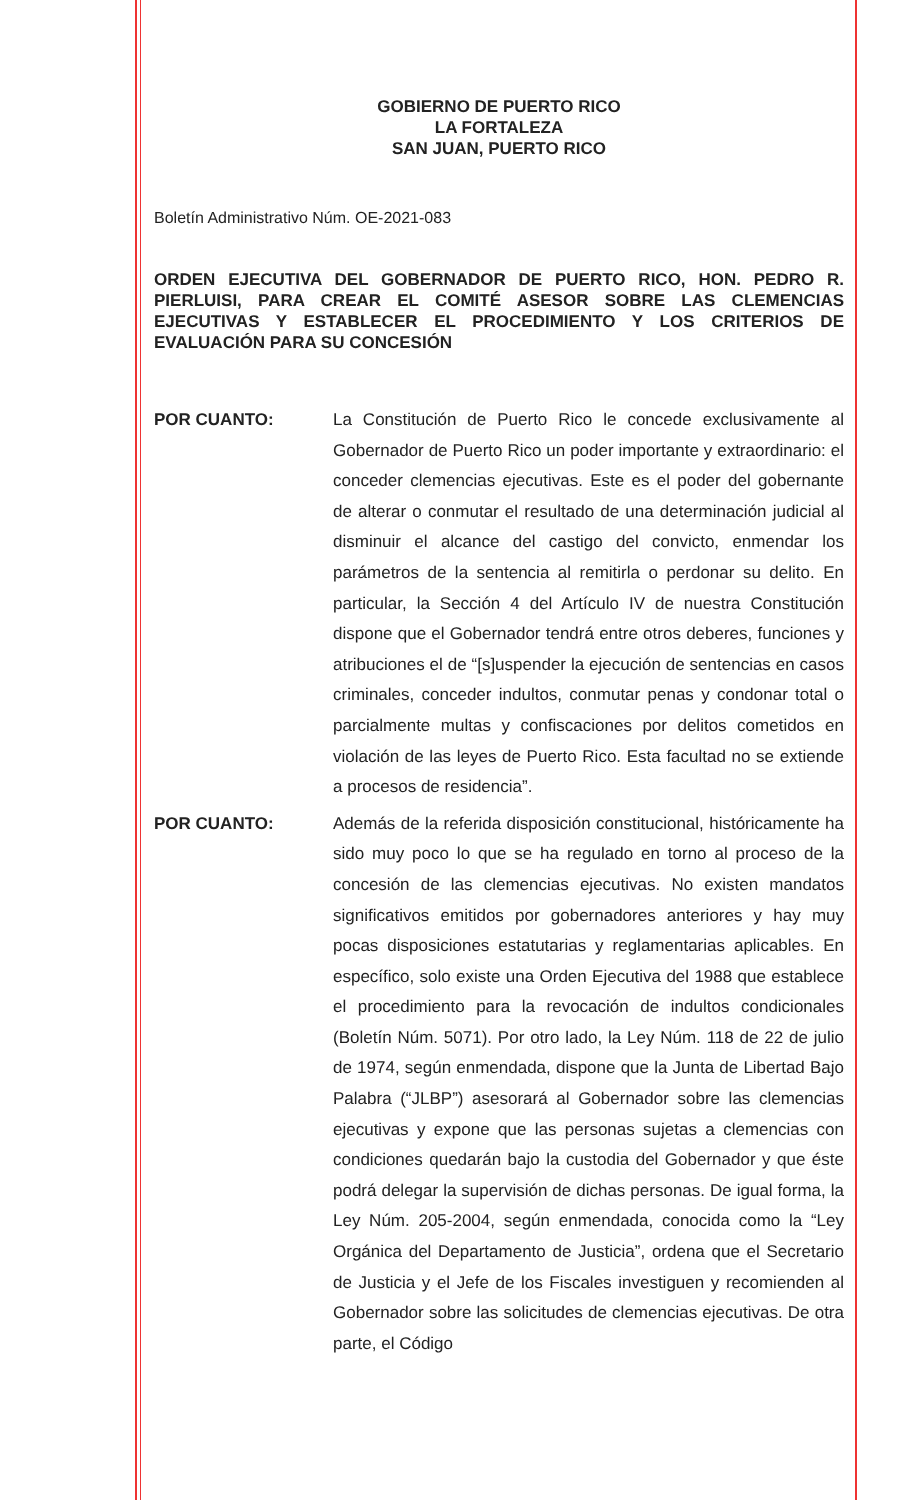GOBIERNO DE PUERTO RICO
LA FORTALEZA
SAN JUAN, PUERTO RICO
Boletín Administrativo Núm. OE-2021-083
ORDEN EJECUTIVA DEL GOBERNADOR DE PUERTO RICO, HON. PEDRO R. PIERLUISI, PARA CREAR EL COMITÉ ASESOR SOBRE LAS CLEMENCIAS EJECUTIVAS Y ESTABLECER EL PROCEDIMIENTO Y LOS CRITERIOS DE EVALUACIÓN PARA SU CONCESIÓN
POR CUANTO: La Constitución de Puerto Rico le concede exclusivamente al Gobernador de Puerto Rico un poder importante y extraordinario: el conceder clemencias ejecutivas. Este es el poder del gobernante de alterar o conmutar el resultado de una determinación judicial al disminuir el alcance del castigo del convicto, enmendar los parámetros de la sentencia al remitirla o perdonar su delito. En particular, la Sección 4 del Artículo IV de nuestra Constitución dispone que el Gobernador tendrá entre otros deberes, funciones y atribuciones el de “[s]uspender la ejecución de sentencias en casos criminales, conceder indultos, conmutar penas y condonar total o parcialmente multas y confiscaciones por delitos cometidos en violación de las leyes de Puerto Rico. Esta facultad no se extiende a procesos de residencia”.
POR CUANTO: Además de la referida disposición constitucional, históricamente ha sido muy poco lo que se ha regulado en torno al proceso de la concesión de las clemencias ejecutivas. No existen mandatos significativos emitidos por gobernadores anteriores y hay muy pocas disposiciones estatutarias y reglamentarias aplicables. En específico, solo existe una Orden Ejecutiva del 1988 que establece el procedimiento para la revocación de indultos condicionales (Boletín Núm. 5071). Por otro lado, la Ley Núm. 118 de 22 de julio de 1974, según enmendada, dispone que la Junta de Libertad Bajo Palabra (“JLBP”) asesorará al Gobernador sobre las clemencias ejecutivas y expone que las personas sujetas a clemencias con condiciones quedarán bajo la custodia del Gobernador y que éste podrá delegar la supervisión de dichas personas. De igual forma, la Ley Núm. 205-2004, según enmendada, conocida como la “Ley Orgánica del Departamento de Justicia”, ordena que el Secretario de Justicia y el Jefe de los Fiscales investiguen y recomienden al Gobernador sobre las solicitudes de clemencias ejecutivas. De otra parte, el Código